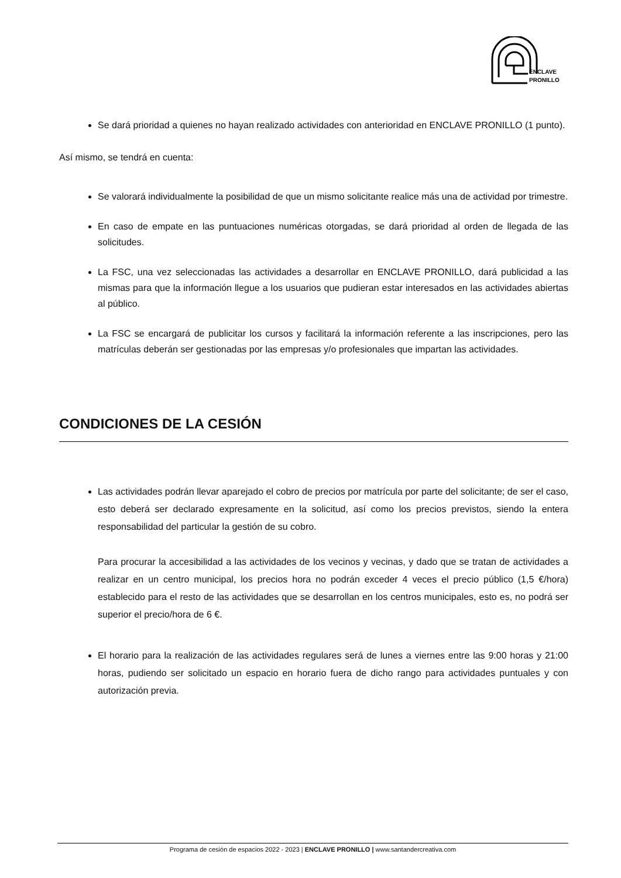ENCLAVE
PRONILLO
Se dará prioridad a quienes no hayan realizado actividades con anterioridad en ENCLAVE PRONILLO (1 punto).
Así mismo, se tendrá en cuenta:
Se valorará individualmente la posibilidad de que un mismo solicitante realice más una de actividad por trimestre.
En caso de empate en las puntuaciones numéricas otorgadas, se dará prioridad al orden de llegada de las solicitudes.
La FSC, una vez seleccionadas las actividades a desarrollar en ENCLAVE PRONILLO, dará publicidad a las mismas para que la información llegue a los usuarios que pudieran estar interesados en las actividades abiertas al público.
La FSC se encargará de publicitar los cursos y facilitará la información referente a las inscripciones, pero las matrículas deberán ser gestionadas por las empresas y/o profesionales que impartan las actividades.
CONDICIONES DE LA CESIÓN
Las actividades podrán llevar aparejado el cobro de precios por matrícula por parte del solicitante; de ser el caso, esto deberá ser declarado expresamente en la solicitud, así como los precios previstos, siendo la entera responsabilidad del particular la gestión de su cobro.
Para procurar la accesibilidad a las actividades de los vecinos y vecinas, y dado que se tratan de actividades a realizar en un centro municipal, los precios hora no podrán exceder 4 veces el precio público (1,5 €/hora) establecido para el resto de las actividades que se desarrollan en los centros municipales, esto es, no podrá ser superior el precio/hora de 6 €.
El horario para la realización de las actividades regulares será de lunes a viernes entre las 9:00 horas y 21:00 horas, pudiendo ser solicitado un espacio en horario fuera de dicho rango para actividades puntuales y con autorización previa.
Programa de cesión de espacios 2022 - 2023 | ENCLAVE PRONILLO | www.santandercreativa.com